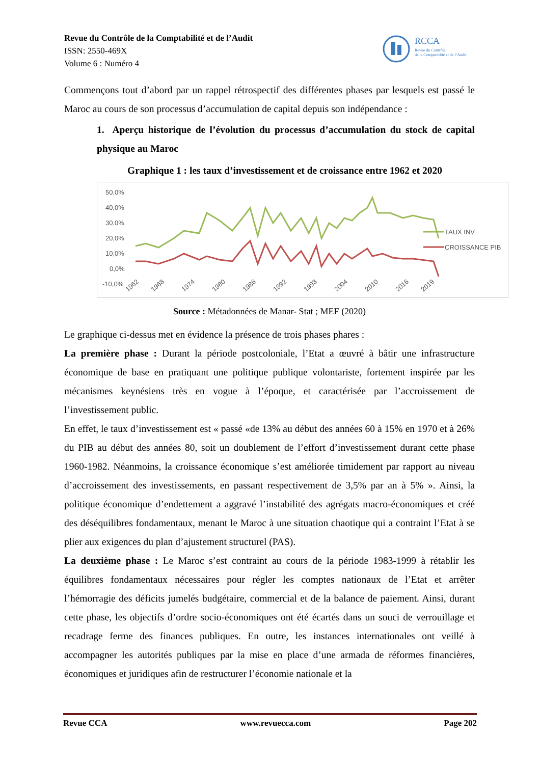Revue du Contrôle de la Comptabilité et de l’Audit
ISSN: 2550-469X
Volume 6 : Numéro 4
RCCA
Revue du Contrôle
de la Comptabilité et de l’Audit
Commençons tout d’abord par un rappel rétrospectif des différentes phases par lesquels est passé le Maroc au cours de son processus d’accumulation de capital depuis son indépendance :
1. Aperçu historique de l’évolution du processus d’accumulation du stock de capital physique au Maroc
Graphique 1 : les taux d’investissement et de croissance entre 1962 et 2020
50,0%
40,0%
30,0%
20,0%
10,0%
0,0%
-10,0%
1962
1968
1974
1980
1986
1992
1998
2004
2010
2016
2019
TAUX INV
CROISSANCE PIB
Source : Métadonnées de Manar- Stat ; MEF (2020)
Le graphique ci-dessus met en évidence la présence de trois phases phares :
La première phase : Durant la période postcoloniale, l’Etat a œuvré à bâtir une infrastructure économique de base en pratiquant une politique publique volontariste, fortement inspirée par les mécanismes keynésiens très en vogue à l’époque, et caractérisée par l’accroissement de l’investissement public.
En effet, le taux d’investissement est « passé «de 13% au début des années 60 à 15% en 1970 et à 26% du PIB au début des années 80, soit un doublement de l’effort d’investissement durant cette phase 1960-1982. Néanmoins, la croissance économique s’est améliorée timidement par rapport au niveau d’accroissement des investissements, en passant respectivement de 3,5% par an à 5% ». Ainsi, la politique économique d’endettement a aggravé l’instabilité des agrégats macro-économiques et créé des déséquilibres fondamentaux, menant le Maroc à une situation chaotique qui a contraint l’Etat à se plier aux exigences du plan d’ajustement structurel (PAS).
La deuxième phase : Le Maroc s’est contraint au cours de la période 1983-1999 à rétablir les équilibres fondamentaux nécessaires pour régler les comptes nationaux de l’Etat et arrêter l’hémorragie des déficits jumelés budgétaire, commercial et de la balance de paiement. Ainsi, durant cette phase, les objectifs d’ordre socio-économiques ont été écartés dans un souci de verrouillage et recadrage ferme des finances publiques. En outre, les instances internationales ont veillé à accompagner les autorités publiques par la mise en place d’une armada de réformes financières, économiques et juridiques afin de restructurer l’économie nationale et la
Revue CCA www.revuecca.com Page 202